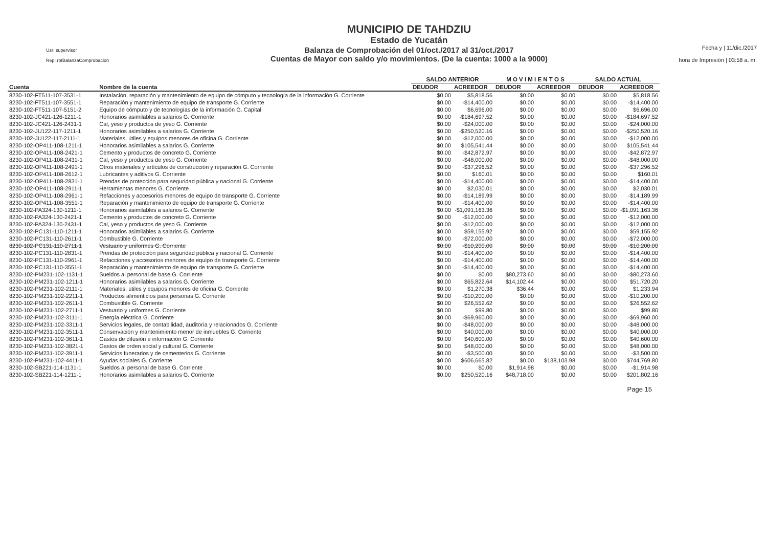Usr: supervisor
Rep: rptBalanzaComprobacion
MUNICIPIO DE TAHDZIU
Estado de Yucatán
Balanza de Comprobación del 01/oct./2017 al 31/oct./2017
Cuentas de Mayor con saldo y/o movimientos. (De la cuenta: 1000 a la 9000)
Fecha y | 11/dic./2017
hora de Impresión | 03:58 a. m.
| | | SALDO ANTERIOR | | M O V I M I E N T O S | | SALDO ACTUAL | |
| --- | --- | --- | --- | --- | --- | --- | --- |
| Cuenta | Nombre de la cuenta | DEUDOR | ACREEDOR | DEUDOR | ACREEDOR | DEUDOR | ACREEDOR |
| 8230-102-FT511-107-3531-1 | Instalación, reparación y mantenimiento de equipo de cómputo y tecnología de la información G. Corriente | $0.00 | $5,818.56 | $0.00 | $0.00 | $0.00 | $5,818.56 |
| 8230-102-FT511-107-3551-1 | Reparación y mantenimiento de equipo de transporte G. Corriente | $0.00 | -$14,400.00 | $0.00 | $0.00 | $0.00 | -$14,400.00 |
| 8230-102-FT511-107-5151-2 | Equipo de cómputo y de tecnologías de la información G. Capital | $0.00 | $6,696.00 | $0.00 | $0.00 | $0.00 | $6,696.00 |
| 8230-102-JC421-126-1211-1 | Honorarios asimilables a salarios G. Corriente | $0.00 | -$184,697.52 | $0.00 | $0.00 | $0.00 | -$184,697.52 |
| 8230-102-JC421-126-2431-1 | Cal, yeso y productos de yeso G. Corriente | $0.00 | -$24,000.00 | $0.00 | $0.00 | $0.00 | -$24,000.00 |
| 8230-102-JU122-117-1211-1 | Honorarios asimilables a salarios G. Corriente | $0.00 | -$250,520.16 | $0.00 | $0.00 | $0.00 | -$250,520.16 |
| 8230-102-JU122-117-2111-1 | Materiales, útiles y equipos menores de oficina G. Corriente | $0.00 | -$12,000.00 | $0.00 | $0.00 | $0.00 | -$12,000.00 |
| 8230-102-OP411-108-1211-1 | Honorarios asimilables a salarios G. Corriente | $0.00 | $105,541.44 | $0.00 | $0.00 | $0.00 | $105,541.44 |
| 8230-102-OP411-108-2421-1 | Cemento y productos de concreto G. Corriente | $0.00 | -$42,872.97 | $0.00 | $0.00 | $0.00 | -$42,872.97 |
| 8230-102-OP411-108-2431-1 | Cal, yeso y productos de yeso G. Corriente | $0.00 | -$48,000.00 | $0.00 | $0.00 | $0.00 | -$48,000.00 |
| 8230-102-OP411-108-2491-1 | Otros materiales y artículos de construcción y reparación G. Corriente | $0.00 | -$37,296.52 | $0.00 | $0.00 | $0.00 | -$37,296.52 |
| 8230-102-OP411-108-2612-1 | Lubricantes y aditivos G. Corriente | $0.00 | $160.01 | $0.00 | $0.00 | $0.00 | $160.01 |
| 8230-102-OP411-108-2831-1 | Prendas de protección para seguridad pública y nacional G. Corriente | $0.00 | -$14,400.00 | $0.00 | $0.00 | $0.00 | -$14,400.00 |
| 8230-102-OP411-108-2911-1 | Herramientas menores G. Corriente | $0.00 | $2,030.01 | $0.00 | $0.00 | $0.00 | $2,030.01 |
| 8230-102-OP411-108-2961-1 | Refacciones y accesorios menores de equipo de transporte G. Corriente | $0.00 | -$14,189.99 | $0.00 | $0.00 | $0.00 | -$14,189.99 |
| 8230-102-OP411-108-3551-1 | Reparación y mantenimiento de equipo de transporte G. Corriente | $0.00 | -$14,400.00 | $0.00 | $0.00 | $0.00 | -$14,400.00 |
| 8230-102-PA324-130-1211-1 | Honorarios asimilables a salarios G. Corriente | $0.00 | -$1,091,163.36 | $0.00 | $0.00 | $0.00 | -$1,091,163.36 |
| 8230-102-PA324-130-2421-1 | Cemento y productos de concreto G. Corriente | $0.00 | -$12,000.00 | $0.00 | $0.00 | $0.00 | -$12,000.00 |
| 8230-102-PA324-130-2431-1 | Cal, yeso y productos de yeso G. Corriente | $0.00 | -$12,000.00 | $0.00 | $0.00 | $0.00 | -$12,000.00 |
| 8230-102-PC131-110-1211-1 | Honorarios asimilables a salarios G. Corriente | $0.00 | $59,155.92 | $0.00 | $0.00 | $0.00 | $59,155.92 |
| 8230-102-PC131-110-2611-1 | Combustible G. Corriente | $0.00 | -$72,000.00 | $0.00 | $0.00 | $0.00 | -$72,000.00 |
| 8230-102-PC131-110-2711-1 | Vestuario y uniformes G. Corriente | $0.00 | -$10,200.00 | $0.00 | $0.00 | $0.00 | -$10,200.00 |
| 8230-102-PC131-110-2831-1 | Prendas de protección para seguridad pública y nacional G. Corriente | $0.00 | -$14,400.00 | $0.00 | $0.00 | $0.00 | -$14,400.00 |
| 8230-102-PC131-110-2961-1 | Refacciones y accesorios menores de equipo de transporte G. Corriente | $0.00 | -$14,400.00 | $0.00 | $0.00 | $0.00 | -$14,400.00 |
| 8230-102-PC131-110-3551-1 | Reparación y mantenimiento de equipo de transporte G. Corriente | $0.00 | -$14,400.00 | $0.00 | $0.00 | $0.00 | -$14,400.00 |
| 8230-102-PM231-102-1131-1 | Sueldos al personal de base G. Corriente | $0.00 | $0.00 | $80,273.60 | $0.00 | $0.00 | -$80,273.60 |
| 8230-102-PM231-102-1211-1 | Honorarios asimilables a salarios G. Corriente | $0.00 | $65,822.64 | $14,102.44 | $0.00 | $0.00 | $51,720.20 |
| 8230-102-PM231-102-2111-1 | Materiales, útiles y equipos menores de oficina G. Corriente | $0.00 | $1,270.38 | $36.44 | $0.00 | $0.00 | $1,233.94 |
| 8230-102-PM231-102-2211-1 | Productos alimenticios para personas G. Corriente | $0.00 | -$10,200.00 | $0.00 | $0.00 | $0.00 | -$10,200.00 |
| 8230-102-PM231-102-2611-1 | Combustible G. Corriente | $0.00 | $26,552.62 | $0.00 | $0.00 | $0.00 | $26,552.62 |
| 8230-102-PM231-102-2711-1 | Vestuario y uniformes G. Corriente | $0.00 | $99.80 | $0.00 | $0.00 | $0.00 | $99.80 |
| 8230-102-PM231-102-3111-1 | Energía eléctrica G. Corriente | $0.00 | -$69,960.00 | $0.00 | $0.00 | $0.00 | -$69,960.00 |
| 8230-102-PM231-102-3311-1 | Servicios legales, de contabilidad, auditoría y relacionados G. Corriente | $0.00 | -$48,000.00 | $0.00 | $0.00 | $0.00 | -$48,000.00 |
| 8230-102-PM231-102-3511-1 | Conservación y mantenimiento menor de inmuebles G. Corriente | $0.00 | $40,000.00 | $0.00 | $0.00 | $0.00 | $40,000.00 |
| 8230-102-PM231-102-3611-1 | Gastos de difusión e información G. Corriente | $0.00 | $40,600.00 | $0.00 | $0.00 | $0.00 | $40,600.00 |
| 8230-102-PM231-102-3821-1 | Gastos de orden social y cultural G. Corriente | $0.00 | $48,000.00 | $0.00 | $0.00 | $0.00 | $48,000.00 |
| 8230-102-PM231-102-3911-1 | Servicios funerarios y de cementerios G. Corriente | $0.00 | -$3,500.00 | $0.00 | $0.00 | $0.00 | -$3,500.00 |
| 8230-102-PM231-102-4411-1 | Ayudas sociales G. Corriente | $0.00 | $606,665.82 | $0.00 | $138,103.98 | $0.00 | $744,769.80 |
| 8230-102-SB221-114-1131-1 | Sueldos al personal de base G. Corriente | $0.00 | $0.00 | $1,914.98 | $0.00 | $0.00 | -$1,914.98 |
| 8230-102-SB221-114-1211-1 | Honorarios asimilables a salarios G. Corriente | $0.00 | $250,520.16 | $48,718.00 | $0.00 | $0.00 | $201,802.16 |
Page 15